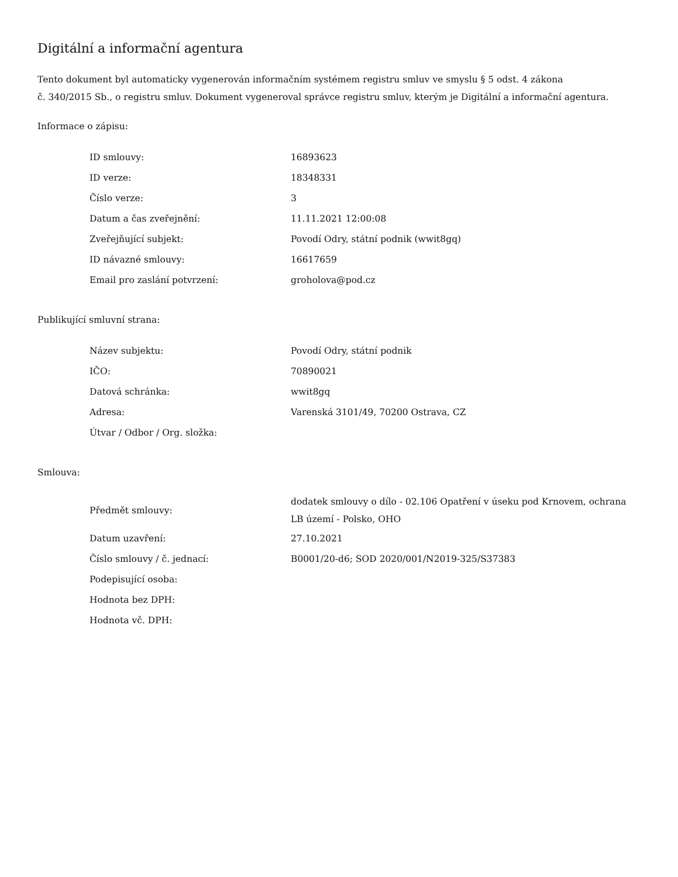Digitální a informační agentura
Tento dokument byl automaticky vygenerován informačním systémem registru smluv ve smyslu § 5 odst. 4 zákona
č. 340/2015 Sb., o registru smluv. Dokument vygeneroval správce registru smluv, kterým je Digitální a informační agentura.
Informace o zápisu:
| ID smlouvy: | 16893623 |
| ID verze: | 18348331 |
| Číslo verze: | 3 |
| Datum a čas zveřejnění: | 11.11.2021 12:00:08 |
| Zveřejňující subjekt: | Povodí Odry, státní podnik (wwit8gq) |
| ID návazné smlouvy: | 16617659 |
| Email pro zaslání potvrzení: | groholova@pod.cz |
Publikující smluvní strana:
| Název subjektu: | Povodí Odry, státní podnik |
| IČO: | 70890021 |
| Datová schránka: | wwit8gq |
| Adresa: | Varenská 3101/49, 70200 Ostrava, CZ |
| Útvar / Odbor / Org. složka: | |
Smlouva:
| Předmět smlouvy: | dodatek smlouvy o dílo - 02.106 Opatření v úseku pod Krnovem, ochrana LB území - Polsko, OHO |
| Datum uzavření: | 27.10.2021 |
| Číslo smlouvy / č. jednací: | B0001/20-d6; SOD 2020/001/N2019-325/S37383 |
| Podepisující osoba: | |
| Hodnota bez DPH: | |
| Hodnota vč. DPH: | |